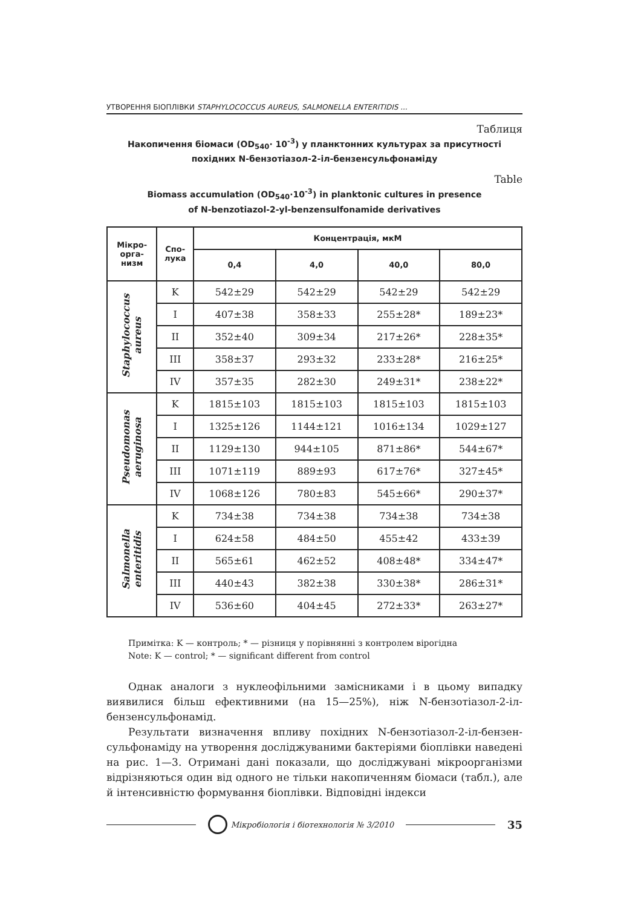УТВОРЕННЯ БІОПЛІВКИ STAPHYLOCOCCUS AUREUS, SALMONELLA ENTERITIDIS ...
Таблиця
Накопичення біомаси (OD<sub>540</sub>· 10<sup>-3</sup>) у планктонних культурах за присутності
похідних N-бензотіазол-2-іл-бензенсульфонаміду
Table
Biomass accumulation (OD<sub>540</sub>·10<sup>-3</sup>) in planktonic cultures in presence
of N-benzotiazol-2-yl-benzensulfonamide derivatives
| Мікро- орга- низм | Спо- лука | Концентрація, мкМ | | | |
| --- | --- | --- | --- | --- | --- |
| | | 0,4 | 4,0 | 40,0 | 80,0 |
| Staphylococcus aureus | K | 542±29 | 542±29 | 542±29 | 542±29 |
| | I | 407±38 | 358±33 | 255±28* | 189±23* |
| | II | 352±40 | 309±34 | 217±26* | 228±35* |
| | III | 358±37 | 293±32 | 233±28* | 216±25* |
| | IV | 357±35 | 282±30 | 249±31* | 238±22* |
| Pseudomonas aeruginosa | K | 1815±103 | 1815±103 | 1815±103 | 1815±103 |
| | I | 1325±126 | 1144±121 | 1016±134 | 1029±127 |
| | II | 1129±130 | 944±105 | 871±86* | 544±67* |
| | III | 1071±119 | 889±93 | 617±76* | 327±45* |
| | IV | 1068±126 | 780±83 | 545±66* | 290±37* |
| Salmonella enteritidis | K | 734±38 | 734±38 | 734±38 | 734±38 |
| | I | 624±58 | 484±50 | 455±42 | 433±39 |
| | II | 565±61 | 462±52 | 408±48* | 334±47* |
| | III | 440±43 | 382±38 | 330±38* | 286±31* |
| | IV | 536±60 | 404±45 | 272±33* | 263±27* |
Примітка: K — контроль; * — різниця у порівнянні з контролем вірогідна
Note: K — control; * — significant different from control
Однак аналоги з нуклеофільними замісниками і в цьому випадку виявилися більш ефективними (на 15—25%), ніж N-бензотіазол-2-іл-бензенсульфонамід.
Результати визначення впливу похідних N-бензотіазол-2-іл-бензен-сульфонаміду на утворення досліджуваними бактеріями біоплівки наведені на рис. 1—3. Отримані дані показали, що досліджувані мікроорганізми відрізняються один від одного не тільки накопиченням біомаси (табл.), але й інтенсивністю формування біоплівки. Відповідні індекси
Мікробіологія і біотехнологія № 3/2010
35